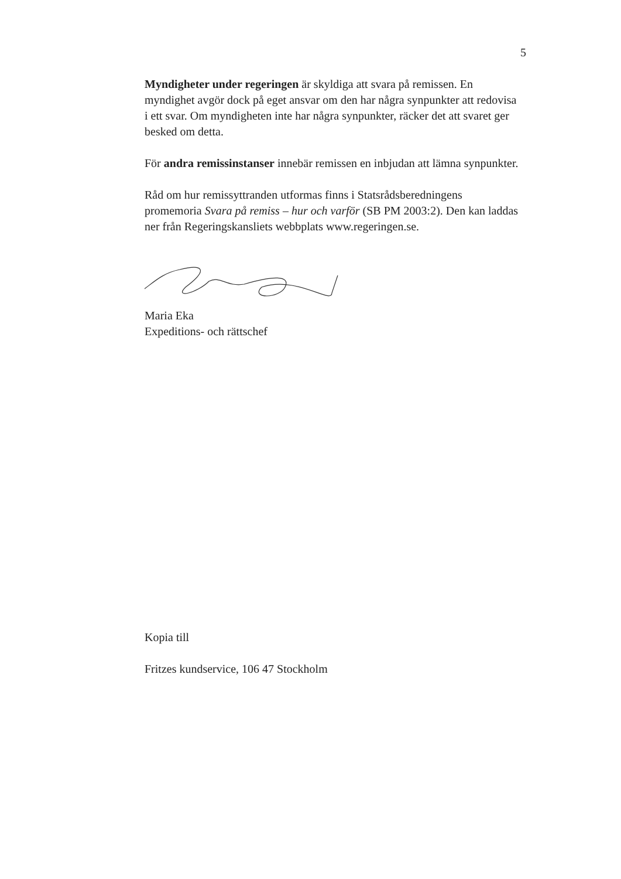5
Myndigheter under regeringen är skyldiga att svara på remissen. En myndighet avgör dock på eget ansvar om den har några synpunkter att redovisa i ett svar. Om myndigheten inte har några synpunkter, räcker det att svaret ger besked om detta.
För andra remissinstanser innebär remissen en inbjudan att lämna synpunkter.
Råd om hur remissyttranden utformas finns i Statsrådsberedningens promemoria Svara på remiss – hur och varför (SB PM 2003:2). Den kan laddas ner från Regeringskansliets webbplats www.regeringen.se.
Maria Eka
Expeditions- och rättschef
Kopia till
Fritzes kundservice, 106 47 Stockholm